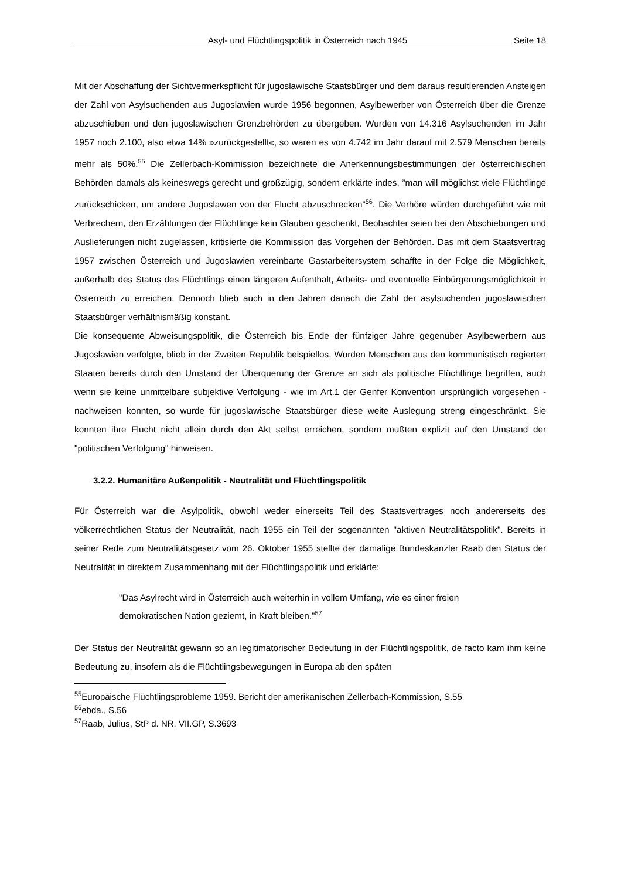Asyl- und Flüchtlingspolitik in Österreich nach 1945 Seite 18
Mit der Abschaffung der Sichtvermerkspflicht für jugoslawische Staatsbürger und dem daraus resultierenden Ansteigen der Zahl von Asylsuchenden aus Jugoslawien wurde 1956 begonnen, Asylbewerber von Österreich über die Grenze abzuschieben und den jugoslawischen Grenzbehörden zu übergeben. Wurden von 14.316 Asylsuchenden im Jahr 1957 noch 2.100, also etwa 14% »zurückgestellt«, so waren es von 4.742 im Jahr darauf mit 2.579 Menschen bereits mehr als 50%.<sup>55</sup> Die Zellerbach-Kommission bezeichnete die Anerkennungsbestimmungen der österreichischen Behörden damals als keineswegs gerecht und großzügig, sondern erklärte indes, ”man will möglichst viele Flüchtlinge zurückschicken, um andere Jugoslawen von der Flucht abzuschrecken”<sup>56</sup>. Die Verhöre würden durchgeführt wie mit Verbrechern, den Erzählungen der Flüchtlinge kein Glauben geschenkt, Beobachter seien bei den Abschiebungen und Auslieferungen nicht zugelassen, kritisierte die Kommission das Vorgehen der Behörden. Das mit dem Staatsvertrag 1957 zwischen Österreich und Jugoslawien vereinbarte Gastarbeitersystem schaffte in der Folge die Möglichkeit, außerhalb des Status des Flüchtlings einen längeren Aufenthalt, Arbeits- und eventuelle Einbürgerungsmöglichkeit in Österreich zu erreichen. Dennoch blieb auch in den Jahren danach die Zahl der asylsuchenden jugoslawischen Staatsbürger verhältnismäßig konstant.
Die konsequente Abweisungspolitik, die Österreich bis Ende der fünfziger Jahre gegenüber Asylbewerbern aus Jugoslawien verfolgte, blieb in der Zweiten Republik beispiellos. Wurden Menschen aus den kommunistisch regierten Staaten bereits durch den Umstand der Überquerung der Grenze an sich als politische Flüchtlinge begriffen, auch wenn sie keine unmittelbare subjektive Verfolgung - wie im Art.1 der Genfer Konvention ursprünglich vorgesehen - nachweisen konnten, so wurde für jugoslawische Staatsbürger diese weite Auslegung streng eingeschränkt. Sie konnten ihre Flucht nicht allein durch den Akt selbst erreichen, sondern mußten explizit auf den Umstand der "politischen Verfolgung" hinweisen.
3.2.2. Humanitäre Außenpolitik - Neutralität und Flüchtlingspolitik
Für Österreich war die Asylpolitik, obwohl weder einerseits Teil des Staatsvertrages noch andererseits des völkerrechtlichen Status der Neutralität, nach 1955 ein Teil der sogenannten "aktiven Neutralitätspolitik". Bereits in seiner Rede zum Neutralitätsgesetz vom 26. Oktober 1955 stellte der damalige Bundeskanzler Raab den Status der Neutralität in direktem Zusammenhang mit der Flüchtlingspolitik und erklärte:
"Das Asylrecht wird in Österreich auch weiterhin in vollem Umfang, wie es einer freien demokratischen Nation geziemt, in Kraft bleiben."<sup>57</sup>
Der Status der Neutralität gewann so an legitimatorischer Bedeutung in der Flüchtlingspolitik, de facto kam ihm keine Bedeutung zu, insofern als die Flüchtlingsbewegungen in Europa ab den späten
<sup>55</sup> Europäische Flüchtlingsprobleme 1959. Bericht der amerikanischen Zellerbach-Kommission, S.55
<sup>56</sup> ebda., S.56
<sup>57</sup> Raab, Julius, StP d. NR, VII.GP, S.3693